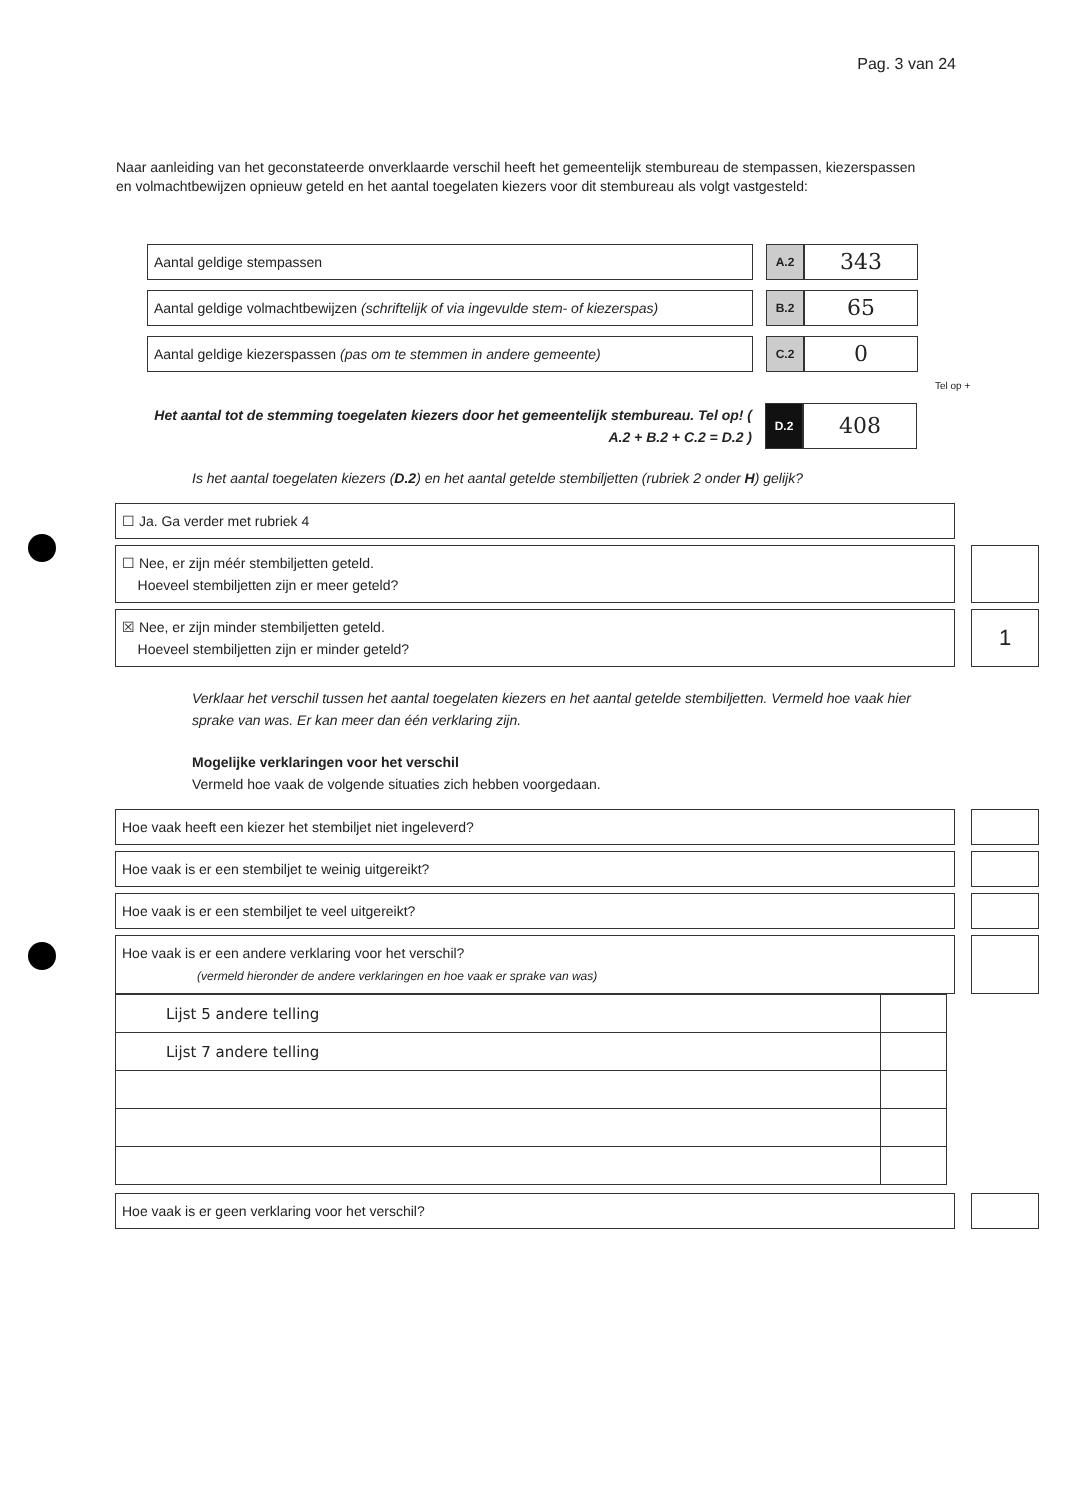Pag. 3 van 24
Naar aanleiding van het geconstateerde onverklaarde verschil heeft het gemeentelijk stembureau de stempassen, kiezerspassen en volmachtbewijzen opnieuw geteld en het aantal toegelaten kiezers voor dit stembureau als volgt vastgesteld:
Aantal geldige stempassen
A.2
343
Aantal geldige volmachtbewijzen (schriftelijk of via ingevulde stem- of kiezerspas)
B.2
65
Aantal geldige kiezerspassen (pas om te stemmen in andere gemeente)
C.2
0
Tel op +
Het aantal tot de stemming toegelaten kiezers door het gemeentelijk stembureau. Tel op! ( A.2 + B.2 + C.2 = D.2 )
D.2
408
Is het aantal toegelaten kiezers (D.2) en het aantal getelde stembiljetten (rubriek 2 onder H) gelijk?
☐ Ja. Ga verder met rubriek 4
☐ Nee, er zijn méér stembiljetten geteld.
Hoeveel stembiljetten zijn er meer geteld?
☒ Nee, er zijn minder stembiljetten geteld.
Hoeveel stembiljetten zijn er minder geteld?
1
Verklaar het verschil tussen het aantal toegelaten kiezers en het aantal getelde stembiljetten. Vermeld hoe vaak hier sprake van was. Er kan meer dan één verklaring zijn.
Mogelijke verklaringen voor het verschil
Vermeld hoe vaak de volgende situaties zich hebben voorgedaan.
Hoe vaak heeft een kiezer het stembiljet niet ingeleverd?
Hoe vaak is er een stembiljet te weinig uitgereikt?
Hoe vaak is er een stembiljet te veel uitgereikt?
Hoe vaak is er een andere verklaring voor het verschil?
(vermeld hieronder de andere verklaringen en hoe vaak er sprake van was)
| Lijst 5 andere telling | |
| Lijst 7 andere telling | |
Hoe vaak is er geen verklaring voor het verschil?